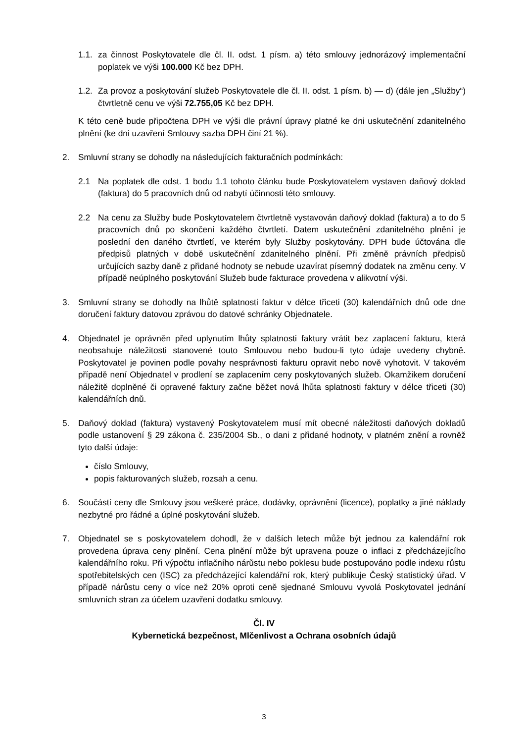1.1. za činnost Poskytovatele dle čl. II. odst. 1 písm. a) této smlouvy jednorázový implementační poplatek ve výši 100.000 Kč bez DPH.
1.2. Za provoz a poskytování služeb Poskytovatele dle čl. II. odst. 1 písm. b) — d) (dále jen „Služby“) čtvrtletně cenu ve výši 72.755,05 Kč bez DPH.
K této ceně bude připočtena DPH ve výši dle právní úpravy platné ke dni uskutečnění zdanitelného plnění (ke dni uzavření Smlouvy sazba DPH činí 21 %).
2. Smluvní strany se dohodly na následujících fakturačních podmínkách:
2.1 Na poplatek dle odst. 1 bodu 1.1 tohoto článku bude Poskytovatelem vystaven daňový doklad (faktura) do 5 pracovních dnů od nabytí účinnosti této smlouvy.
2.2 Na cenu za Služby bude Poskytovatelem čtvrtletně vystavován daňový doklad (faktura) a to do 5 pracovních dnů po skončení každého čtvrtletí. Datem uskutečnění zdanitelného plnění je poslední den daného čtvrtletí, ve kterém byly Služby poskytovány. DPH bude účtována dle předpisů platných v době uskutečnění zdanitelného plnění. Při změně právních předpisů určujících sazby daně z přidané hodnoty se nebude uzavírat písemný dodatek na změnu ceny. V případě neúplného poskytování Služeb bude fakturace provedena v alikvotní výši.
3. Smluvní strany se dohodly na lhůtě splatnosti faktur v délce třiceti (30) kalendářních dnů ode dne doručení faktury datovou zprávou do datové schránky Objednatele.
4. Objednatel je oprávněn před uplynutím lhůty splatnosti faktury vrátit bez zaplacení fakturu, která neobsahuje náležitosti stanovené touto Smlouvou nebo budou-li tyto údaje uvedeny chybně. Poskytovatel je povinen podle povahy nesprávnosti fakturu opravit nebo nově vyhotovit. V takovém případě není Objednatel v prodlení se zaplacením ceny poskytovaných služeb. Okamžikem doručení náležitě doplněné či opravené faktury začne běžet nová lhůta splatnosti faktury v délce třiceti (30) kalendářních dnů.
5. Daňový doklad (faktura) vystavený Poskytovatelem musí mít obecné náležitosti daňových dokladů podle ustanovení § 29 zákona č. 235/2004 Sb., o dani z přidané hodnoty, v platném znění a rovněž tyto další údaje:
číslo Smlouvy,
popis fakturovaných služeb, rozsah a cenu.
6. Součástí ceny dle Smlouvy jsou veškeré práce, dodávky, oprávnění (licence), poplatky a jiné náklady nezbytné pro řádné a úplné poskytování služeb.
7. Objednatel se s poskytovatelem dohodl, že v dalších letech může být jednou za kalendářní rok provedena úprava ceny plnění. Cena plnění může být upravena pouze o inflaci z předcházejícího kalendářního roku. Při výpočtu inflačního nárůstu nebo poklesu bude postupováno podle indexu růstu spotřebitelských cen (ISC) za předcházející kalendářní rok, který publikuje Český statistický úřad. V případě nárůstu ceny o více než 20% oproti ceně sjednané Smlouvu vyvolá Poskytovatel jednání smluvních stran za účelem uzavření dodatku smlouvy.
Čl. IV
Kybernetická bezpečnost, Mlčenlivost a Ochrana osobních údajů
3